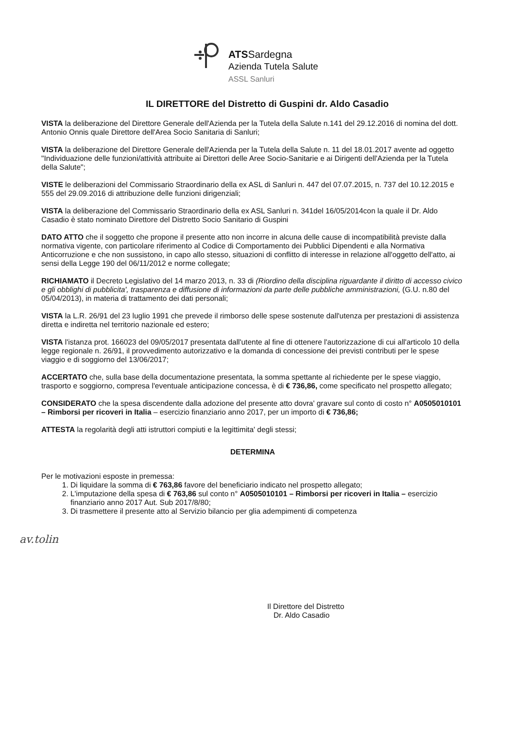ATSSardegna
Azienda Tutela Salute
ASSL Sanluri
IL DIRETTORE del Distretto di Guspini dr. Aldo Casadio
VISTA la deliberazione del Direttore Generale dell'Azienda per la Tutela della Salute n.141 del 29.12.2016 di nomina del dott. Antonio Onnis quale Direttore dell'Area Socio Sanitaria di Sanluri;
VISTA la deliberazione del Direttore Generale dell'Azienda per la Tutela della Salute n. 11 del 18.01.2017 avente ad oggetto "Individuazione delle funzioni/attività attribuite ai Direttori delle Aree Socio-Sanitarie e ai Dirigenti dell'Azienda per la Tutela della Salute";
VISTE le deliberazioni del Commissario Straordinario della ex ASL di Sanluri n. 447 del 07.07.2015, n. 737 del 10.12.2015 e 555 del 29.09.2016 di attribuzione delle funzioni dirigenziali;
VISTA la deliberazione del Commissario Straordinario della ex ASL Sanluri n. 341del 16/05/2014con la quale il Dr. Aldo Casadio è stato nominato Direttore del Distretto Socio Sanitario di Guspini
DATO ATTO che il soggetto che propone il presente atto non incorre in alcuna delle cause di incompatibilità previste dalla normativa vigente, con particolare riferimento al Codice di Comportamento dei Pubblici Dipendenti e alla Normativa Anticorruzione e che non sussistono, in capo allo stesso, situazioni di conflitto di interesse in relazione all'oggetto dell'atto, ai sensi della Legge 190 del 06/11/2012 e norme collegate;
RICHIAMATO il Decreto Legislativo del 14 marzo 2013, n. 33 di (Riordino della disciplina riguardante il diritto di accesso civico e gli obblighi di pubblicita', trasparenza e diffusione di informazioni da parte delle pubbliche amministrazioni, (G.U. n.80 del 05/04/2013), in materia di trattamento dei dati personali;
VISTA la L.R. 26/91 del 23 luglio 1991 che prevede il rimborso delle spese sostenute dall'utenza per prestazioni di assistenza diretta e indiretta nel territorio nazionale ed estero;
VISTA l'istanza prot. 166023 del 09/05/2017 presentata dall'utente al fine di ottenere l'autorizzazione di cui all'articolo 10 della legge regionale n. 26/91, il provvedimento autorizzativo e la domanda di concessione dei previsti contributi per le spese viaggio e di soggiorno del 13/06/2017;
ACCERTATO che, sulla base della documentazione presentata, la somma spettante al richiedente per le spese viaggio, trasporto e soggiorno, compresa l'eventuale anticipazione concessa, è di € 736,86, come specificato nel prospetto allegato;
CONSIDERATO che la spesa discendente dalla adozione del presente atto dovra' gravare sul conto di costo n° A0505010101 – Rimborsi per ricoveri in Italia – esercizio finanziario anno 2017, per un importo di € 736,86;
ATTESTA la regolarità degli atti istruttori compiuti e la legittimita' degli stessi;
DETERMINA
Per le motivazioni esposte in premessa:
1. Di liquidare la somma di € 763,86 favore del beneficiario indicato nel prospetto allegato;
2. L'imputazione della spesa di € 763,86 sul conto n° A0505010101 – Rimborsi per ricoveri in Italia – esercizio finanziario anno 2017 Aut. Sub 2017/8/80;
3. Di trasmettere il presente atto al Servizio bilancio per glia adempimenti di competenza
av.tolin
Il Direttore del Distretto
Dr. Aldo Casadio